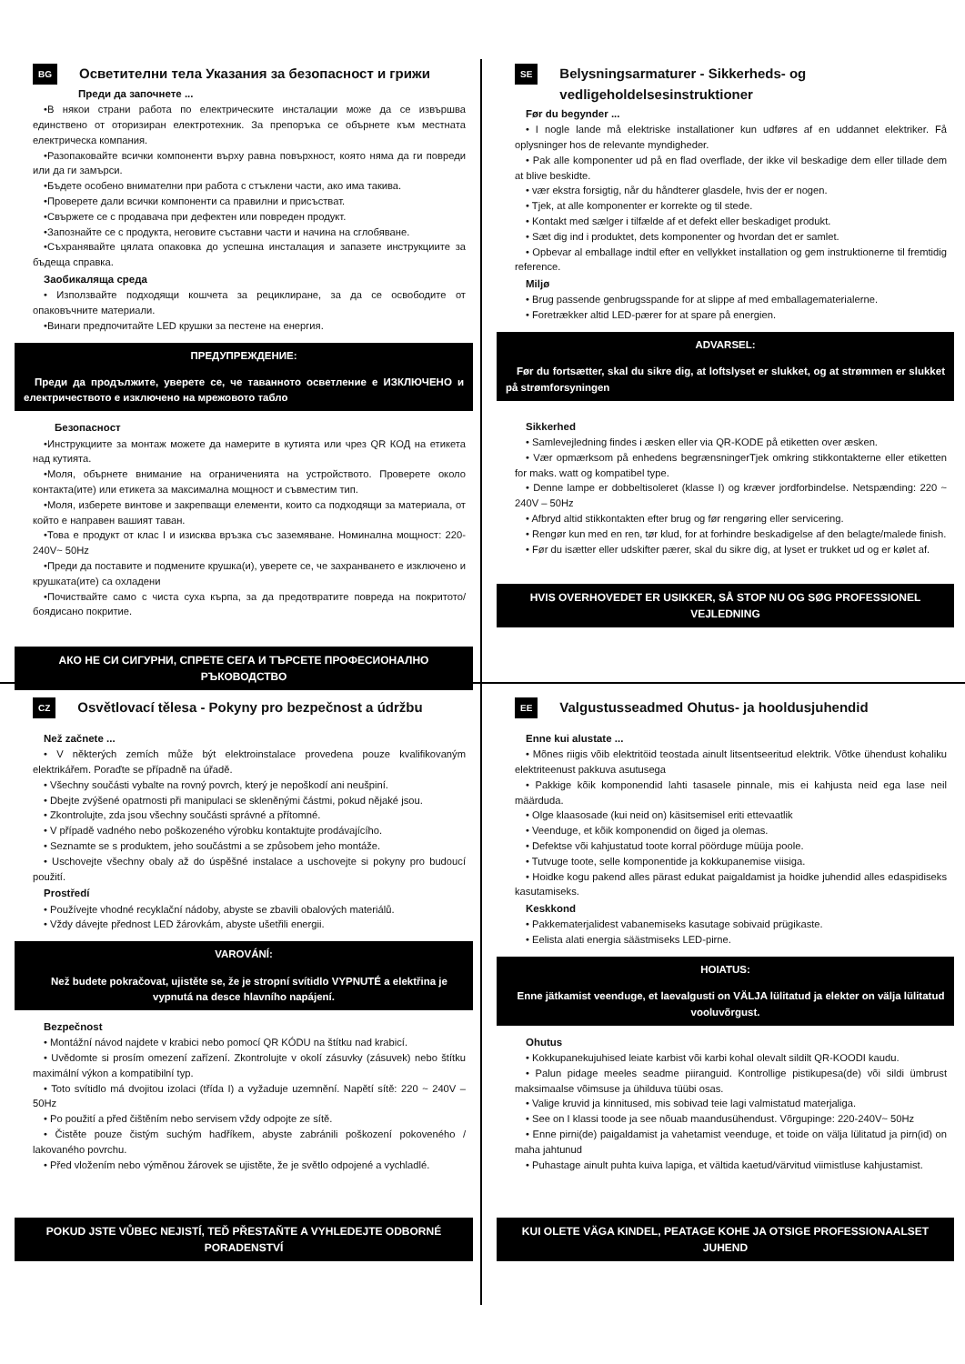BG Осветителни тела Указания за безопасност и грижи
Преди да започнете ...
•В някои страни работа по електрическите инсталации може да се извършва единствено от оторизиран електротехник. За препоръка се обърнете към местната електрическа компания.
•Разопаковайте всички компоненти върху равна повърхност, която няма да ги повреди или да ги замърси.
•Бъдете особено внимателни при работа с стъклени части, ако има такива.
•Проверете дали всички компоненти са правилни и присъстват.
•Свържете се с продавача при дефектен или повреден продукт.
•Запознайте се с продукта, неговите съставни части и начина на сглобяване.
•Съхранявайте цялата опаковка до успешна инсталация и запазете инструкциите за бъдеща справка.
Заобикаляща среда
• Използвайте подходящи кошчета за рециклиране, за да се освободите от опаковъчните материали.
•Винаги предпочитайте LED крушки за пестене на енергия.
ПРЕДУПРЕЖДЕНИЕ:
Преди да продължите, уверете се, че таванното осветление е ИЗКЛЮЧЕНО и електричеството е изключено на мрежовото табло
Безопасност
•Инструкциите за монтаж можете да намерите в кутията или чрез QR КОД на етикета над кутията.
•Моля, обърнете внимание на ограниченията на устройството. Проверете около контакта(ите) или етикета за максимална мощност и съвместим тип.
•Моля, изберете винтове и закрепващи елементи, които са подходящи за материала, от който е направен вашият таван.
•Това е продукт от клас I и изисква връзка със заземяване. Номинална мощност: 220-240V~ 50Hz
•Преди да поставите и подмените крушка(и), уверете се, че захранването е изключено и крушката(ите) са охладени
•Почиствайте само с чиста суха кърпа, за да предотвратите повреда на покритото/боядисано покритие.
АКО НЕ СИ СИГУРНИ, СПРЕТЕ СЕГА И ТЪРСЕТЕ ПРОФЕСИОНАЛНО РЪКОВОДСТВО
SE Belysningsarmaturer - Sikkerheds- og vedligeholdelsesinstruktioner
Før du begynder ...
• I nogle lande må elektriske installationer kun udføres af en uddannet elektriker. Få oplysninger hos de relevante myndigheder.
• Pak alle komponenter ud på en flad overflade, der ikke vil beskadige dem eller tillade dem at blive beskidte.
• vær ekstra forsigtig, når du håndterer glasdele, hvis der er nogen.
• Tjek, at alle komponenter er korrekte og til stede.
• Kontakt med sælger i tilfælde af et defekt eller beskadiget produkt.
• Sæt dig ind i produktet, dets komponenter og hvordan det er samlet.
• Opbevar al emballage indtil efter en vellykket installation og gem instruktionerne til fremtidig reference.
Miljø
• Brug passende genbrugsspande for at slippe af med emballagematerialerne.
• Foretrækker altid LED-pærer for at spare på energien.
ADVARSEL:
Før du fortsætter, skal du sikre dig, at loftslyset er slukket, og at strømmen er slukket på strømforsyningen
Sikkerhed
• Samlevejledning findes i æsken eller via QR-KODE på etiketten over æsken.
• Vær opmærksom på enhedens begrænsningerTjek omkring stikkontakterne eller etiketten for maks. watt og kompatibel type.
• Denne lampe er dobbeltisoleret (klasse I) og kræver jordforbindelse. Netspænding: 220 ~ 240V – 50Hz
• Afbryd altid stikkontakten efter brug og før rengøring eller servicering.
• Rengør kun med en ren, tør klud, for at forhindre beskadigelse af den belagte/malede finish.
• Før du isætter eller udskifter pærer, skal du sikre dig, at lyset er trukket ud og er kølet af.
HVIS OVERHOVEDET ER USIKKER, SÅ STOP NU OG SØG PROFESSIONEL VEJLEDNING
CZ Osvětlovací tělesa - Pokyny pro bezpečnost a údržbu
Než začnete ...
• V některých zemích může být elektroinstalace provedena pouze kvalifikovaným elektrikářem. Poraďte se případně na úřadě.
• Všechny součásti vybalte na rovný povrch, který je nepoškodí ani neušpiní.
• Dbejte zvýšené opatrnosti při manipulaci se skleněnými částmi, pokud nějaké jsou.
• Zkontrolujte, zda jsou všechny součásti správné a přítomné.
• V případě vadného nebo poškozeného výrobku kontaktujte prodávajícího.
• Seznamte se s produktem, jeho součástmi a se způsobem jeho montáže.
• Uschovejte všechny obaly až do úspěšné instalace a uschovejte si pokyny pro budoucí použití.
Prostředí
• Používejte vhodné recyklační nádoby, abyste se zbavili obalových materiálů.
• Vždy dávejte přednost LED žárovkám, abyste ušetřili energii.
VAROVÁNÍ:
Než budete pokračovat, ujistěte se, že je stropní svítidlo VYPNUTÉ a elektřina je vypnutá na desce hlavního napájení.
Bezpečnost
• Montážní návod najdete v krabici nebo pomocí QR KÓDU na štítku nad krabicí.
• Uvědomte si prosím omezení zařízení. Zkontrolujte v okolí zásuvky (zásuvek) nebo štítku maximální výkon a kompatibilní typ.
• Toto svítidlo má dvojitou izolaci (třída I) a vyžaduje uzemnění. Napětí sítě: 220 ~ 240V – 50Hz
• Po použití a před čištěním nebo servisem vždy odpojte ze sítě.
• Čistěte pouze čistým suchým hadříkem, abyste zabránili poškození pokoveného / lakovaného povrchu.
• Před vložením nebo výměnou žárovek se ujistěte, že je světlo odpojené a vychladlé.
POKUD JSTE VŮBEC NEJISTÍ, TEĎ PŘESTAŇTE A VYHLEDEJTE ODBORNÉ PORADENSTVÍ
EE Valgustusseadmed Ohutus- ja hooldusjuhendid
Enne kui alustate ...
• Mõnes riigis võib elektritöid teostada ainult litsentseeritud elektrik. Võtke ühendust kohaliku elektriteenust pakkuva asutusega
• Pakkige kõik komponendid lahti tasasele pinnale, mis ei kahjusta neid ega lase neil määrduda.
• Olge klaasosade (kui neid on) käsitsemisel eriti ettevaatlik
• Veenduge, et kõik komponendid on õiged ja olemas.
• Defektse või kahjustatud toote korral pöörduge müüja poole.
• Tutvuge toote, selle komponentide ja kokkupanemise viisiga.
• Hoidke kogu pakend alles pärast edukat paigaldamist ja hoidke juhendid alles edaspidiseks kasutamiseks.
Keskkond
• Pakkematerjalidest vabanemiseks kasutage sobivaid prügikaste.
• Eelista alati energia säästmiseks LED-pirne.
HOIATUS:
Enne jätkamist veenduge, et laevalgusti on VÄLJA lülitatud ja elekter on välja lülitatud vooluvõrgust.
Ohutus
• Kokkupanekujuhised leiate karbist või karbi kohal olevalt sildilt QR-KOODI kaudu.
• Palun pidage meeles seadme piiranguid. Kontrollige pistikupesa(de) või sildi ümbrust maksimaalse võimsuse ja ühilduva tüübi osas.
• Valige kruvid ja kinnitused, mis sobivad teie lagi valmistatud materjaliga.
• See on I klassi toode ja see nõuab maandusühendust. Võrgupinge: 220-240V~ 50Hz
• Enne pirni(de) paigaldamist ja vahetamist veenduge, et toide on välja lülitatud ja pirn(id) on maha jahtunud
• Puhastage ainult puhta kuiva lapiga, et vältida kaetud/värvitud viimistluse kahjustamist.
KUI OLETE VÄGA KINDEL, PEATAGE KOHE JA OTSIGE PROFESSIONAALSET JUHEND